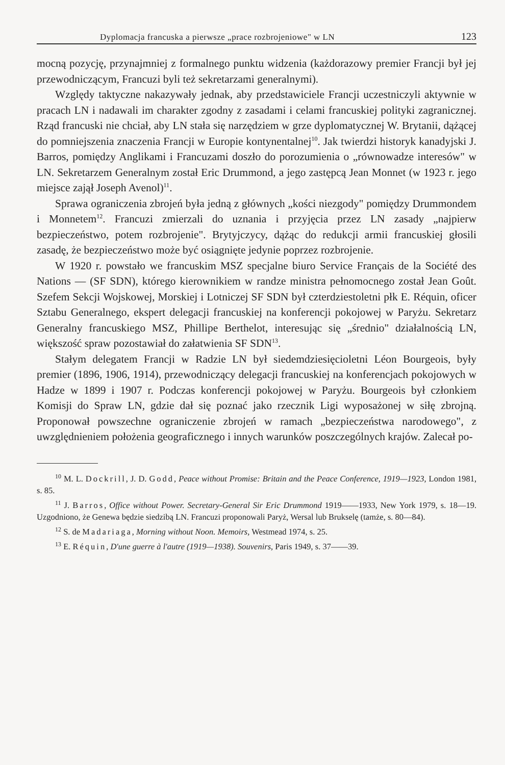Dyplomacja francuska a pierwsze „prace rozbrojeniowe" w LN 123
mocną pozycję, przynajmniej z formalnego punktu widzenia (każdorazowy premier Francji był jej przewodniczącym, Francuzi byli też sekretarzami generalnymi).
Względy taktyczne nakazywały jednak, aby przedstawiciele Francji uczestniczyli aktywnie w pracach LN i nadawali im charakter zgodny z zasadami i celami francuskiej polityki zagranicznej. Rząd francuski nie chciał, aby LN stała się narzędziem w grze dyplomatycznej W. Brytanii, dążącej do pomniejszenia znaczenia Francji w Europie kontynentalnej<sup>10</sup>. Jak twierdzi historyk kanadyjski J. Barros, pomiędzy Anglikami i Francuzami doszło do porozumienia o „równowadze interesów" w LN. Sekretarzem Generalnym został Eric Drummond, a jego zastępcą Jean Monnet (w 1923 r. jego miejsce zajął Joseph Avenol)<sup>11</sup>.
Sprawa ograniczenia zbrojeń była jedną z głównych „kości niezgody" pomiędzy Drummondem i Monnetem<sup>12</sup>. Francuzi zmierzali do uznania i przyjęcia przez LN zasady „najpierw bezpieczeństwo, potem rozbrojenie". Brytyjczycy, dążąc do redukcji armii francuskiej głosili zasadę, że bezpieczeństwo może być osiągnięte jedynie poprzez rozbrojenie.
W 1920 r. powstało we francuskim MSZ specjalne biuro Service Français de la Société des Nations — (SF SDN), którego kierownikiem w randze ministra pełnomocnego został Jean Goût. Szefem Sekcji Wojskowej, Morskiej i Lotniczej SF SDN był czterdziestoletni płk E. Réquin, oficer Sztabu Generalnego, ekspert delegacji francuskiej na konferencji pokojowej w Paryżu. Sekretarz Generalny francuskiego MSZ, Phillipe Berthelot, interesując się „średnio" działalnością LN, większość spraw pozostawiał do załatwienia SF SDN<sup>13</sup>.
Stałym delegatem Francji w Radzie LN był siedemdziesięcioletni Léon Bourgeois, były premier (1896, 1906, 1914), przewodniczący delegacji francuskiej na konferencjach pokojowych w Hadze w 1899 i 1907 r. Podczas konferencji pokojowej w Paryżu. Bourgeois był członkiem Komisji do Spraw LN, gdzie dał się poznać jako rzecznik Ligi wyposażonej w siłę zbrojną. Proponował powszechne ograniczenie zbrojeń w ramach „bezpieczeństwa narodowego", z uwzględnieniem położenia geograficznego i innych warunków poszczególnych krajów. Zalecał po-
<sup>10</sup> M. L. Dockrill, J. D. Godd, Peace without Promise: Britain and the Peace Conference, 1919—1923, London 1981, s. 85.
<sup>11</sup> J. Barros, Office without Power. Secretary-General Sir Eric Drummond 1919——1933, New York 1979, s. 18—19. Uzgodniono, że Genewa będzie siedzibą LN. Francuzi proponowali Paryż, Wersal lub Brukselę (tamże, s. 80—84).
<sup>12</sup> S. de Madariaga, Morning without Noon. Memoirs, Westmead 1974, s. 25.
<sup>13</sup> E. Réquin, D'une guerre à l'autre (1919—1938). Souvenirs, Paris 1949, s. 37——39.